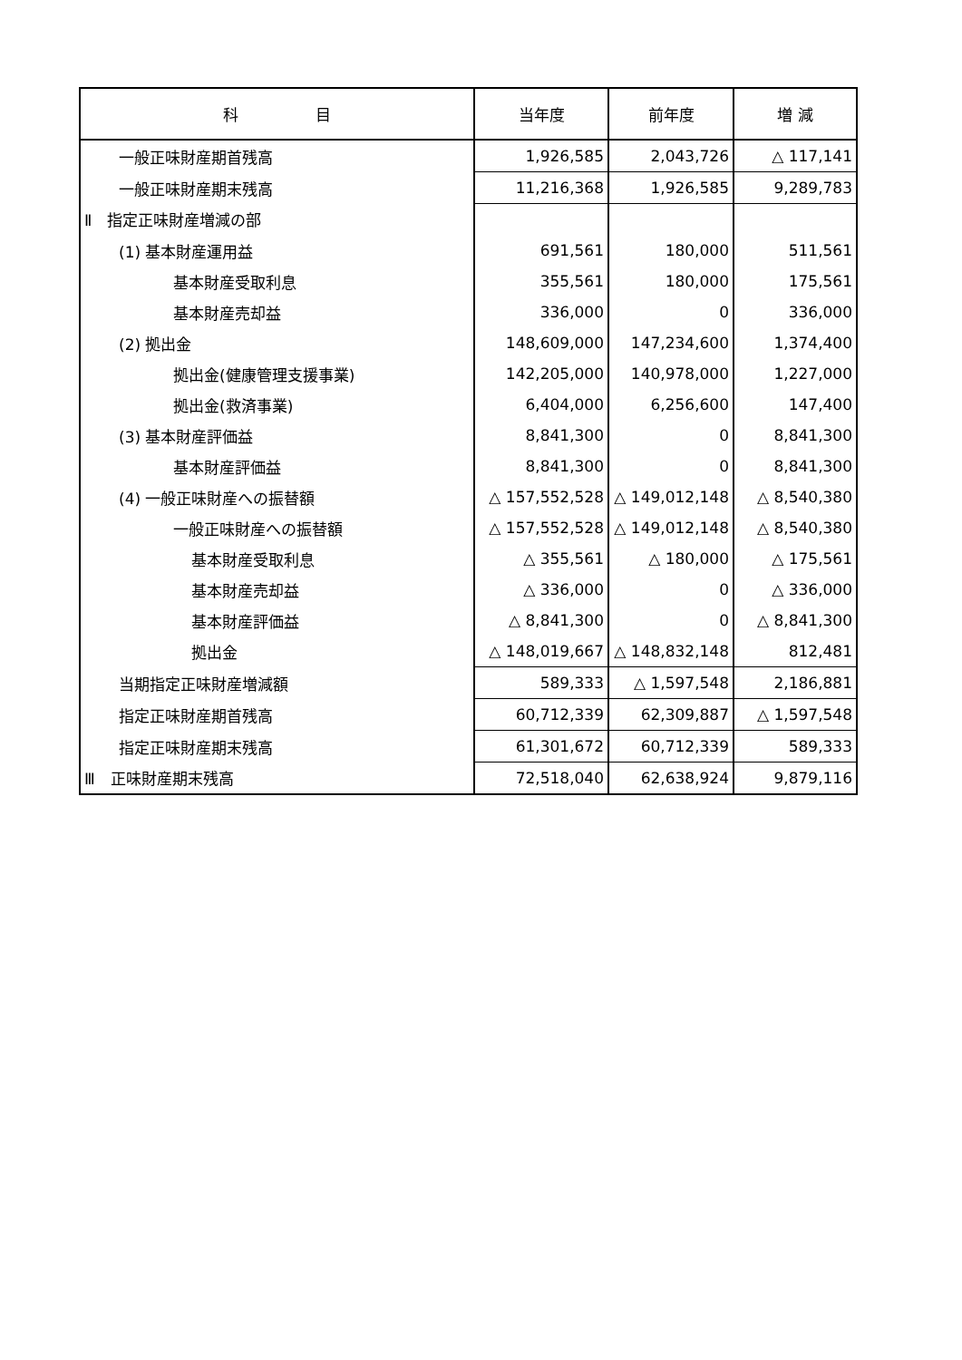| 科 目 | 当年度 | 前年度 | 増 減 |
| --- | --- | --- | --- |
| 一般正味財産期首残高 | 1,926,585 | 2,043,726 | △ 117,141 |
| 一般正味財産期末残高 | 11,216,368 | 1,926,585 | 9,289,783 |
| Ⅱ 指定正味財産増減の部 | | | |
| (1) 基本財産運用益 | 691,561 | 180,000 | 511,561 |
| 基本財産受取利息 | 355,561 | 180,000 | 175,561 |
| 基本財産売却益 | 336,000 | 0 | 336,000 |
| (2) 拠出金 | 148,609,000 | 147,234,600 | 1,374,400 |
| 拠出金(健康管理支援事業) | 142,205,000 | 140,978,000 | 1,227,000 |
| 拠出金(救済事業) | 6,404,000 | 6,256,600 | 147,400 |
| (3) 基本財産評価益 | 8,841,300 | 0 | 8,841,300 |
| 基本財産評価益 | 8,841,300 | 0 | 8,841,300 |
| (4) 一般正味財産への振替額 | △ 157,552,528 | △ 149,012,148 | △ 8,540,380 |
| 一般正味財産への振替額 | △ 157,552,528 | △ 149,012,148 | △ 8,540,380 |
| 基本財産受取利息 | △ 355,561 | △ 180,000 | △ 175,561 |
| 基本財産売却益 | △ 336,000 | 0 | △ 336,000 |
| 基本財産評価益 | △ 8,841,300 | 0 | △ 8,841,300 |
| 拠出金 | △ 148,019,667 | △ 148,832,148 | 812,481 |
| 当期指定正味財産増減額 | 589,333 | △ 1,597,548 | 2,186,881 |
| 指定正味財産期首残高 | 60,712,339 | 62,309,887 | △ 1,597,548 |
| 指定正味財産期末残高 | 61,301,672 | 60,712,339 | 589,333 |
| Ⅲ 正味財産期末残高 | 72,518,040 | 62,638,924 | 9,879,116 |